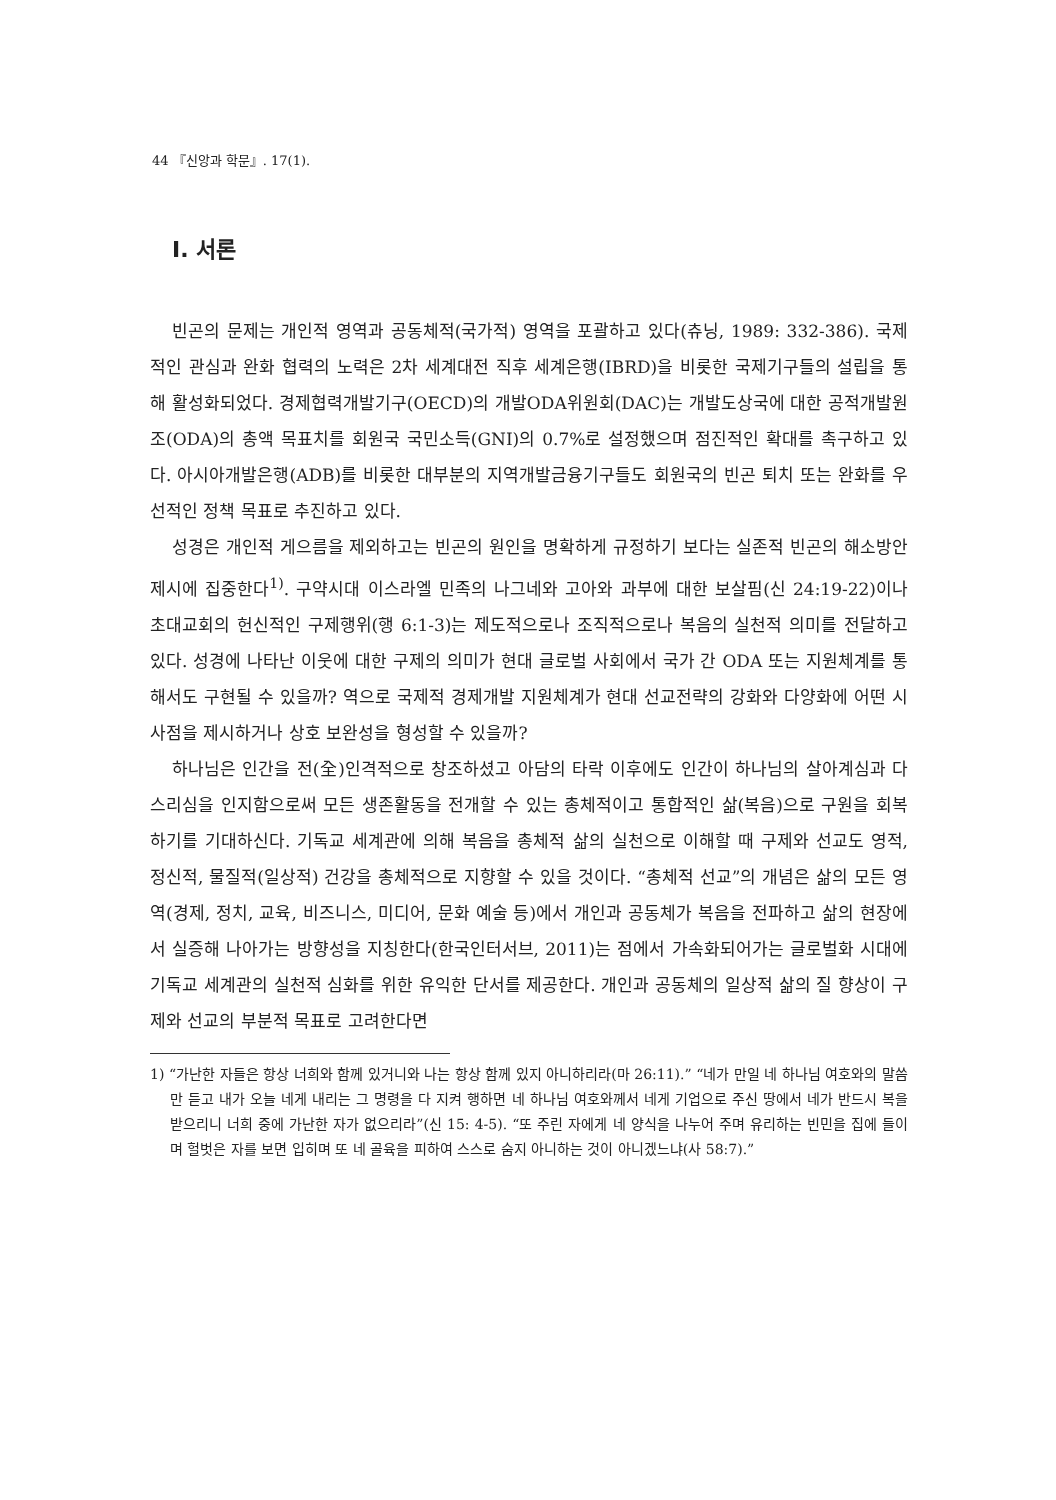44 『신앙과 학문』. 17(1).
I. 서론
빈곤의 문제는 개인적 영역과 공동체적(국가적) 영역을 포괄하고 있다(츄닝, 1989: 332-386). 국제적인 관심과 완화 협력의 노력은 2차 세계대전 직후 세계은행(IBRD)을 비롯한 국제기구들의 설립을 통해 활성화되었다. 경제협력개발기구(OECD)의 개발ODA위원회(DAC)는 개발도상국에 대한 공적개발원조(ODA)의 총액 목표치를 회원국 국민소득(GNI)의 0.7%로 설정했으며 점진적인 확대를 촉구하고 있다. 아시아개발은행(ADB)를 비롯한 대부분의 지역개발금융기구들도 회원국의 빈곤 퇴치 또는 완화를 우선적인 정책 목표로 추진하고 있다.
성경은 개인적 게으름을 제외하고는 빈곤의 원인을 명확하게 규정하기 보다는 실존적 빈곤의 해소방안 제시에 집중한다<sup>1)</sup>. 구약시대 이스라엘 민족의 나그네와 고아와 과부에 대한 보살핌(신 24:19-22)이나 초대교회의 헌신적인 구제행위(행 6:1-3)는 제도적으로나 조직적으로나 복음의 실천적 의미를 전달하고 있다. 성경에 나타난 이웃에 대한 구제의 의미가 현대 글로벌 사회에서 국가 간 ODA 또는 지원체계를 통해서도 구현될 수 있을까? 역으로 국제적 경제개발 지원체계가 현대 선교전략의 강화와 다양화에 어떤 시사점을 제시하거나 상호 보완성을 형성할 수 있을까?
하나님은 인간을 전(全)인격적으로 창조하셨고 아담의 타락 이후에도 인간이 하나님의 살아계심과 다스리심을 인지함으로써 모든 생존활동을 전개할 수 있는 총체적이고 통합적인 삶(복음)으로 구원을 회복하기를 기대하신다. 기독교 세계관에 의해 복음을 총체적 삶의 실천으로 이해할 때 구제와 선교도 영적, 정신적, 물질적(일상적) 건강을 총체적으로 지향할 수 있을 것이다. “총체적 선교”의 개념은 삶의 모든 영역(경제, 정치, 교육, 비즈니스, 미디어, 문화 예술 등)에서 개인과 공동체가 복음을 전파하고 삶의 현장에서 실증해 나아가는 방향성을 지칭한다(한국인터서브, 2011)는 점에서 가속화되어가는 글로벌화 시대에 기독교 세계관의 실천적 심화를 위한 유익한 단서를 제공한다. 개인과 공동체의 일상적 삶의 질 향상이 구제와 선교의 부분적 목표로 고려한다면
1) “가난한 자들은 항상 너희와 함께 있거니와 나는 항상 함께 있지 아니하리라(마 26:11).” “네가 만일 네 하나님 여호와의 말씀만 듣고 내가 오늘 네게 내리는 그 명령을 다 지켜 행하면 네 하나님 여호와께서 네게 기업으로 주신 땅에서 네가 반드시 복을 받으리니 너희 중에 가난한 자가 없으리라”(신 15: 4-5). “또 주린 자에게 네 양식을 나누어 주며 유리하는 빈민을 집에 들이며 헐벗은 자를 보면 입히며 또 네 골육을 피하여 스스로 숨지 아니하는 것이 아니겠느냐(사 58:7).”